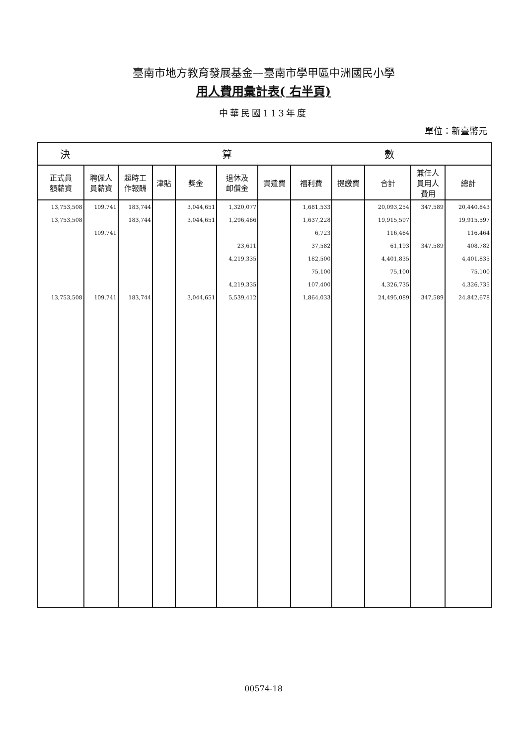臺南市地方教育發展基金—臺南市學甲區中洲國民小學
用人費用彙計表( 右半頁)
中華民國113年度
單位：新臺幣元
| 決 算 數 | | | | | | | | | | | |
| --- | --- | --- | --- | --- | --- | --- | --- | --- | --- | --- | --- |
| 正式員 額薪資 | 聘僱人 員薪資 | 超時工 作報酬 | 津貼 | 獎金 | 退休及 卹償金 | 資遣費 | 福利費 | 提繳費 | 合計 | 兼任人 員用人 費用 | 總計 |
| 13,753,508 | 109,741 | 183,744 | | 3,044,651 | 1,320,077 | | 1,681,533 | | 20,093,254 | 347,589 | 20,440,843 |
| 13,753,508 | | 183,744 | | 3,044,651 | 1,296,466 | | 1,637,228 | | 19,915,597 | | 19,915,597 |
| | 109,741 | | | | | | 6,723 | | 116,464 | | 116,464 |
| | | | | | 23,611 | | 37,582 | | 61,193 | 347,589 | 408,782 |
| | | | | | 4,219,335 | | 182,500 | | 4,401,835 | | 4,401,835 |
| | | | | | | | 75,100 | | 75,100 | | 75,100 |
| | | | | | 4,219,335 | | 107,400 | | 4,326,735 | | 4,326,735 |
| 13,753,508 | 109,741 | 183,744 | | 3,044,651 | 5,539,412 | | 1,864,033 | | 24,495,089 | 347,589 | 24,842,678 |
00574-18